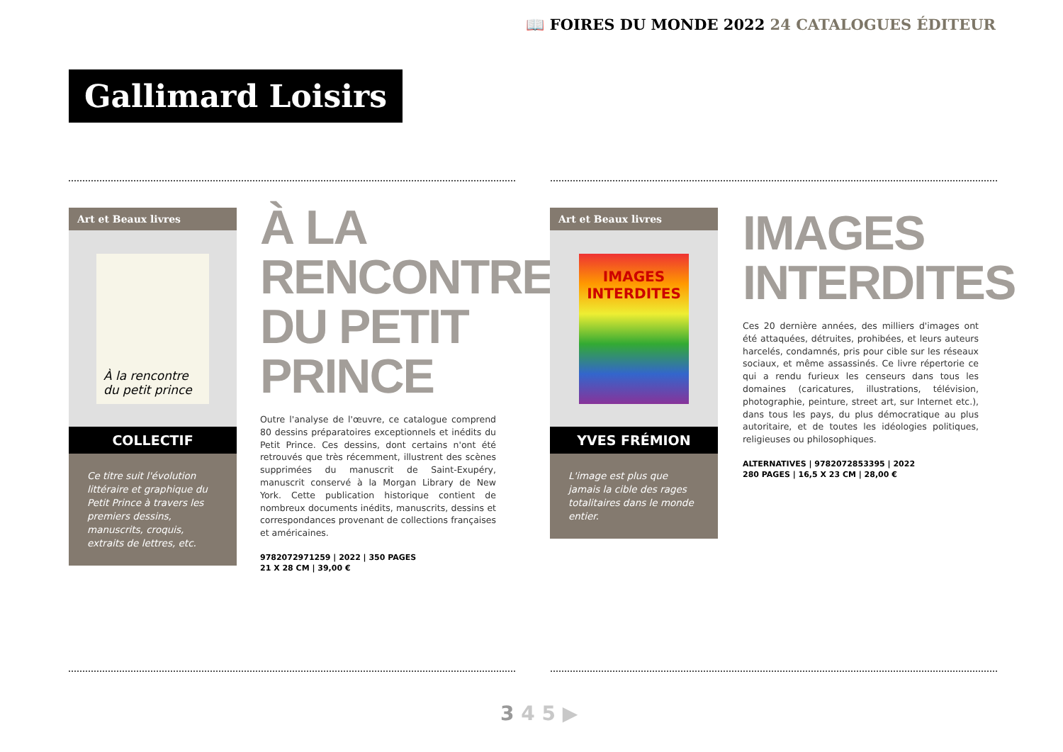📖 FOIRES DU MONDE 2022 24 CATALOGUES ÉDITEUR
Gallimard Loisirs
Art et Beaux livres
À la rencontre du petit prince
COLLECTIF
Ce titre suit l'évolution littéraire et graphique du Petit Prince à travers les premiers dessins, manuscrits, croquis, extraits de lettres, etc.
À LA RENCONTRE DU PETIT PRINCE
Outre l'analyse de l'œuvre, ce catalogue comprend 80 dessins préparatoires exceptionnels et inédits du Petit Prince. Ces dessins, dont certains n'ont été retrouvés que très récemment, illustrent des scènes supprimées du manuscrit de Saint-Exupéry, manuscrit conservé à la Morgan Library de New York. Cette publication historique contient de nombreux documents inédits, manuscrits, dessins et correspondances provenant de collections françaises et américaines.
9782072971259 | 2022 | 350 PAGES
21 X 28 CM | 39,00 €
Art et Beaux livres
IMAGES INTERDITES
YVES FRÉMION
L'image est plus que jamais la cible des rages totalitaires dans le monde entier.
IMAGES INTERDITES
Ces 20 dernière années, des milliers d'images ont été attaquées, détruites, prohibées, et leurs auteurs harcelés, condamnés, pris pour cible sur les réseaux sociaux, et même assassinés. Ce livre répertorie ce qui a rendu furieux les censeurs dans tous les domaines (caricatures, illustrations, télévision, photographie, peinture, street art, sur Internet etc.), dans tous les pays, du plus démocratique au plus autoritaire, et de toutes les idéologies politiques, religieuses ou philosophiques.
ALTERNATIVES | 9782072853395 | 2022
280 PAGES | 16,5 X 23 CM | 28,00 €
3 4 5 ▶